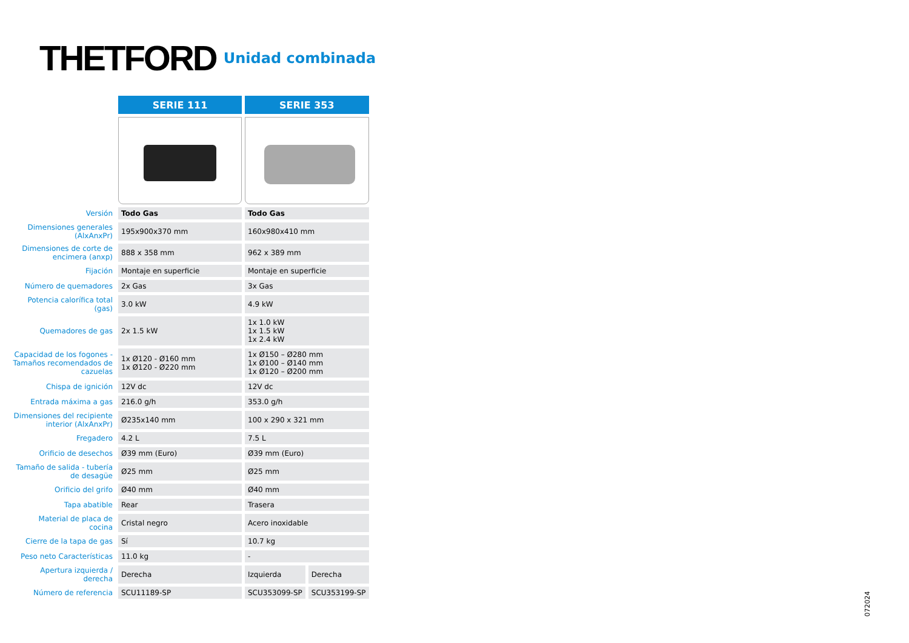THETFORD Unidad combinada
| | SERIE 111 | SERIE 353 | |
| --- | --- | --- | --- |
| Versión | Todo Gas | Todo Gas | |
| Dimensiones generales (AlxAnxPr) | 195x900x370 mm | 160x980x410 mm | |
| Dimensiones de corte de encimera (anxp) | 888 x 358 mm | 962 x 389 mm | |
| Fijación | Montaje en superficie | Montaje en superficie | |
| Número de quemadores | 2x Gas | 3x Gas | |
| Potencia calorífica total (gas) | 3.0 kW | 4.9 kW | |
| Quemadores de gas | 2x 1.5 kW | 1x 1.0 kW 1x 1.5 kW 1x 2.4 kW | |
| Capacidad de los fogones - Tamaños recomendados de cazuelas | 1x Ø120 - Ø160 mm 1x Ø120 - Ø220 mm | 1x Ø150 – Ø280 mm 1x Ø100 – Ø140 mm 1x Ø120 – Ø200 mm | |
| Chispa de ignición | 12V dc | 12V dc | |
| Entrada máxima a gas | 216.0 g/h | 353.0 g/h | |
| Dimensiones del recipiente interior (AlxAnxPr) | Ø235x140 mm | 100 x 290 x 321 mm | |
| Fregadero | 4.2 L | 7.5 L | |
| Orificio de desechos | Ø39 mm (Euro) | Ø39 mm (Euro) | |
| Tamaño de salida - tubería de desagüe | Ø25 mm | Ø25 mm | |
| Orificio del grifo | Ø40 mm | Ø40 mm | |
| Tapa abatible | Rear | Trasera | |
| Material de placa de cocina | Cristal negro | Acero inoxidable | |
| Cierre de la tapa de gas | Sí | 10.7 kg | |
| Peso neto Características | 11.0 kg | - | |
| Apertura izquierda / derecha | Derecha | Izquierda | Derecha |
| Número de referencia | SCU11189-SP | SCU353099-SP | SCU353199-SP |
072024